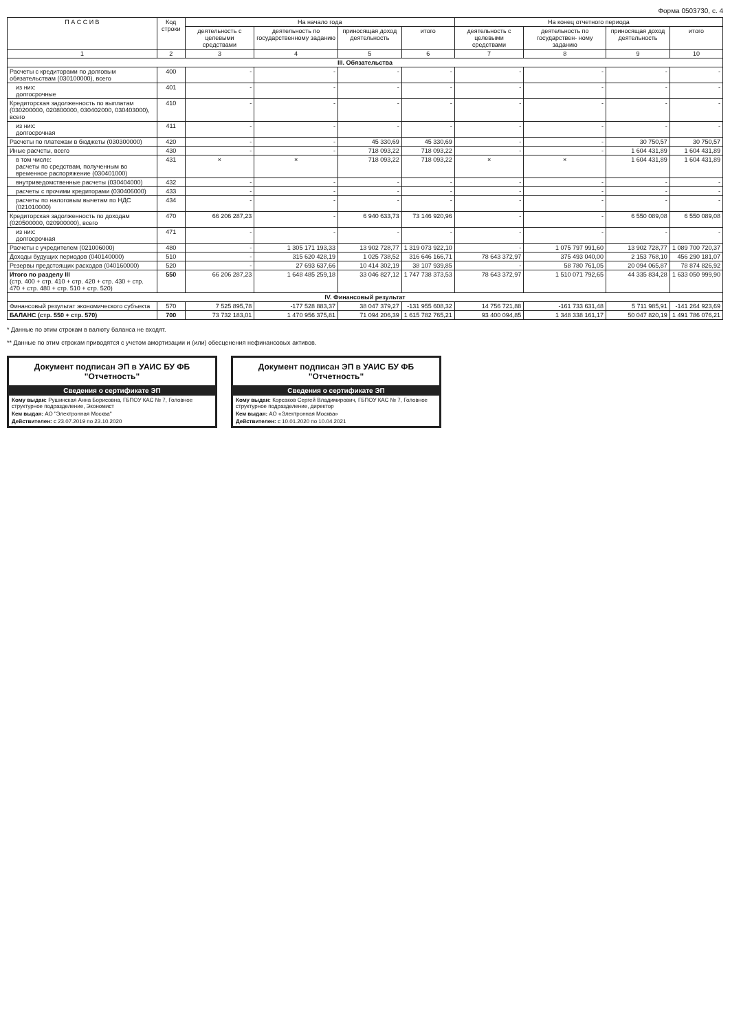Форма 0503730, с. 4
| П А С С И В | Код строки | На начало года | | | | На конец отчетного периода | | | |
| --- | --- | --- | --- | --- | --- | --- | --- | --- | --- |
| | | деятельность с целевыми средствами | деятельность по государственному заданию | приносящая доход деятельность | итого | деятельность с целевыми средствами | деятельность по государствен- ному заданию | приносящая доход деятельность | итого |
| 1 | 2 | 3 | 4 | 5 | 6 | 7 | 8 | 9 | 10 |
| III. Обязательства | | | | | | | | | |
| Расчеты с кредиторами по долговым обязательствам (030100000), всего | 400 | - | - | - | - | - | - | - | - |
| из них: долгосрочные | 401 | - | - | - | - | - | - | - | - |
| Кредиторская задолженность по выплатам (030200000, 020800000, 030402000, 030403000), всего | 410 | - | - | - | - | - | - | - | - |
| из них: долгосрочная | 411 | - | - | - | - | - | - | - | - |
| Расчеты по платежам в бюджеты (030300000) | 420 | - | - | 45 330,69 | 45 330,69 | - | - | 30 750,57 | 30 750,57 |
| Иные расчеты, всего | 430 | - | - | 718 093,22 | 718 093,22 | - | - | 1 604 431,89 | 1 604 431,89 |
| в том числе: расчеты по средствам, полученным во временное распоряжение (030401000) | 431 | × | × | 718 093,22 | 718 093,22 | × | × | 1 604 431,89 | 1 604 431,89 |
| внутриведомственные расчеты (030404000) | 432 | - | - | - | - | - | - | - | - |
| расчеты с прочими кредиторами (030406000) | 433 | - | - | - | - | - | - | - | - |
| расчеты по налоговым вычетам по НДС (021010000) | 434 | - | - | - | - | - | - | - | - |
| Кредиторская задолженность по доходам (020500000, 020900000), всего | 470 | 66 206 287,23 | - | 6 940 633,73 | 73 146 920,96 | - | - | 6 550 089,08 | 6 550 089,08 |
| из них: долгосрочная | 471 | - | - | - | - | - | - | - | - |
| Расчеты с учредителем (021006000) | 480 | - | 1 305 171 193,33 | 13 902 728,77 | 1 319 073 922,10 | - | 1 075 797 991,60 | 13 902 728,77 | 1 089 700 720,37 |
| Доходы будущих периодов (040140000) | 510 | - | 315 620 428,19 | 1 025 738,52 | 316 646 166,71 | 78 643 372,97 | 375 493 040,00 | 2 153 768,10 | 456 290 181,07 |
| Резервы предстоящих расходов (040160000) | 520 | - | 27 693 637,66 | 10 414 302,19 | 38 107 939,85 | - | 58 780 761,05 | 20 094 065,87 | 78 874 826,92 |
| Итого по разделу III (стр. 400 + стр. 410 + стр. 420 + стр. 430 + стр. 470 + стр. 480 + стр. 510 + стр. 520) | 550 | 66 206 287,23 | 1 648 485 259,18 | 33 046 827,12 | 1 747 738 373,53 | 78 643 372,97 | 1 510 071 792,65 | 44 335 834,28 | 1 633 050 999,90 |
| IV. Финансовый результат | | | | | | | | | |
| Финансовый результат экономического субъекта | 570 | 7 525 895,78 | -177 528 883,37 | 38 047 379,27 | -131 955 608,32 | 14 756 721,88 | -161 733 631,48 | 5 711 985,91 | -141 264 923,69 |
| БАЛАНС (стр. 550 + стр. 570) | 700 | 73 732 183,01 | 1 470 956 375,81 | 71 094 206,39 | 1 615 782 765,21 | 93 400 094,85 | 1 348 338 161,17 | 50 047 820,19 | 1 491 786 076,21 |
* Данные по этим строкам в валюту баланса не входят.
** Данные по этим строкам приводятся с учетом амортизации и (или) обесценения нефинансовых активов.
Документ подписан ЭП в УАИС БУ ФБ "Отчетность"
Сведения о сертификате ЭП
Кому выдан: Рушинская Анна Борисовна, ГБПОУ КАС № 7, Головное структурное подразделение, Экономист
Кем выдан: АО "Электронная Москва"
Действителен: с 23.07.2019 по 23.10.2020
Документ подписан ЭП в УАИС БУ ФБ "Отчетность"
Сведения о сертификате ЭП
Кому выдан: Корсаков Сергей Владимирович, ГБПОУ КАС № 7, Головное структурное подразделение, директор
Кем выдан: АО «Электронная Москва»
Действителен: с 10.01.2020 по 10.04.2021